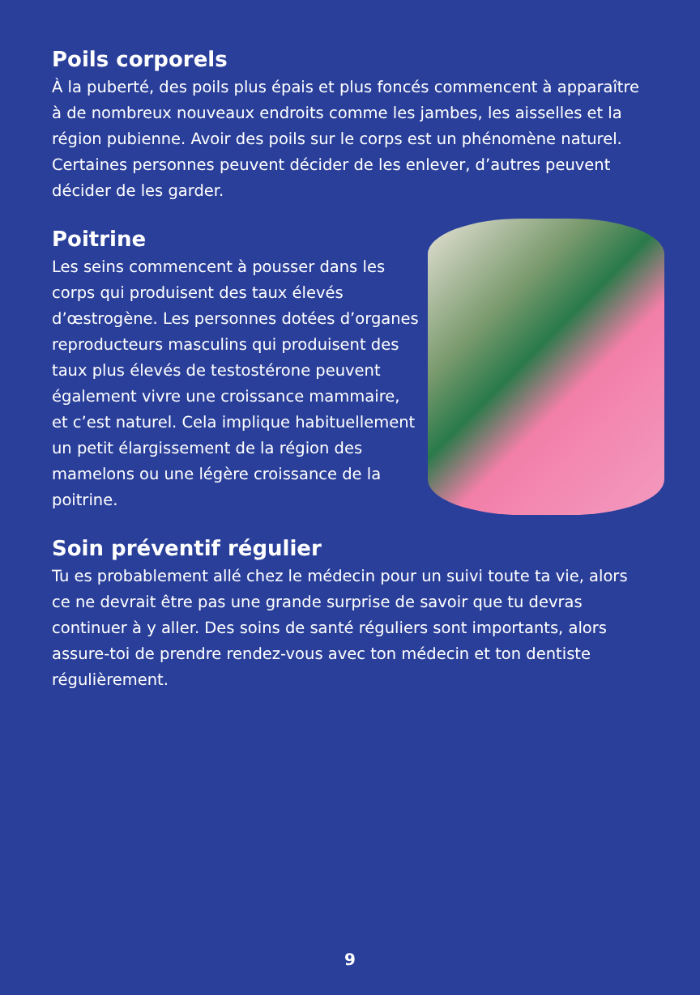Poils corporels
À la puberté, des poils plus épais et plus foncés commencent à apparaître à de nombreux nouveaux endroits comme les jambes, les aisselles et la région pubienne. Avoir des poils sur le corps est un phénomène naturel. Certaines personnes peuvent décider de les enlever, d’autres peuvent décider de les garder.
Poitrine
Les seins commencent à pousser dans les corps qui produisent des taux élevés d’œstrogène. Les personnes dotées d’organes reproducteurs masculins qui produisent des taux plus élevés de testostérone peuvent également vivre une croissance mammaire, et c’est naturel. Cela implique habituellement un petit élargissement de la région des mamelons ou une légère croissance de la poitrine.
Soin préventif régulier
Tu es probablement allé chez le médecin pour un suivi toute ta vie, alors ce ne devrait être pas une grande surprise de savoir que tu devras continuer à y aller. Des soins de santé réguliers sont importants, alors assure-toi de prendre rendez-vous avec ton médecin et ton dentiste régulièrement.
9